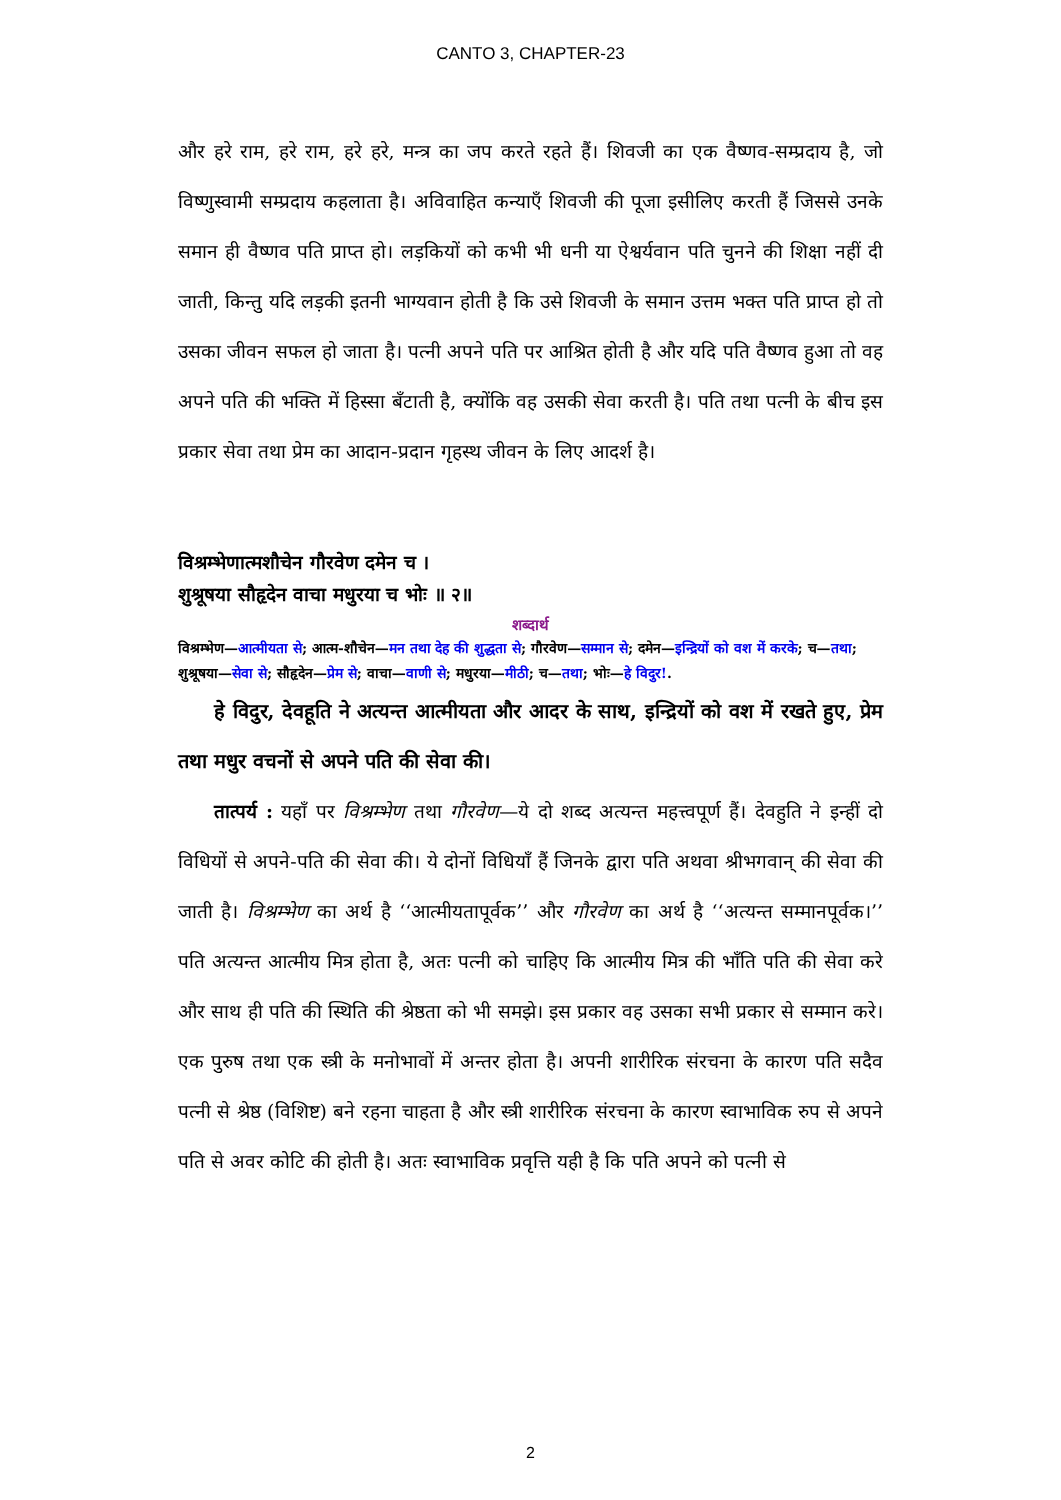CANTO 3, CHAPTER-23
और हरे राम, हरे राम, हरे हरे, मन्त्र का जप करते रहते हैं। शिवजी का एक वैष्णव-सम्प्रदाय है, जो विष्णुस्वामी सम्प्रदाय कहलाता है। अविवाहित कन्याएँ शिवजी की पूजा इसीलिए करती हैं जिससे उनके समान ही वैष्णव पति प्राप्त हो। लड़कियों को कभी भी धनी या ऐश्वर्यवान पति चुनने की शिक्षा नहीं दी जाती, किन्तु यदि लड़की इतनी भाग्यवान होती है कि उसे शिवजी के समान उत्तम भक्त पति प्राप्त हो तो उसका जीवन सफल हो जाता है। पत्नी अपने पति पर आश्रित होती है और यदि पति वैष्णव हुआ तो वह अपने पति की भक्ति में हिस्सा बँटाती है, क्योंकि वह उसकी सेवा करती है। पति तथा पत्नी के बीच इस प्रकार सेवा तथा प्रेम का आदान-प्रदान गृहस्थ जीवन के लिए आदर्श है।
विश्रम्भेणात्मशौचेन गौरवेण दमेन च ।
शुश्रूषया सौहृदेन वाचा मधुरया च भोः ॥ २॥
शब्दार्थ
विश्रम्भेण—आत्मीयता से; आत्म-शौचेन—मन तथा देह की शुद्धता से; गौरवेण—सम्मान से; दमेन—इन्द्रियों को वश में करके; च—तथा; शुश्रूषया—सेवा से; सौहृदेन—प्रेम से; वाचा—वाणी से; मधुरया—मीठी; च—तथा; भोः—हे विदुर!.
हे विदुर, देवहूति ने अत्यन्त आत्मीयता और आदर के साथ, इन्द्रियों को वश में रखते हुए, प्रेम तथा मधुर वचनों से अपने पति की सेवा की।
तात्पर्य : यहाँ पर विश्रम्भेण तथा गौरवेण—ये दो शब्द अत्यन्त महत्त्वपूर्ण हैं। देवहुति ने इन्हीं दो विधियों से अपने-पति की सेवा की। ये दोनों विधियाँ हैं जिनके द्वारा पति अथवा श्रीभगवान् की सेवा की जाती है। विश्रम्भेण का अर्थ है ‘‘आत्मीयतापूर्वक’’ और गौरवेण का अर्थ है ‘‘अत्यन्त सम्मानपूर्वक।’’ पति अत्यन्त आत्मीय मित्र होता है, अतः पत्नी को चाहिए कि आत्मीय मित्र की भाँति पति की सेवा करे और साथ ही पति की स्थिति की श्रेष्ठता को भी समझे। इस प्रकार वह उसका सभी प्रकार से सम्मान करे। एक पुरुष तथा एक स्त्री के मनोभावों में अन्तर होता है। अपनी शारीरिक संरचना के कारण पति सदैव पत्नी से श्रेष्ठ (विशिष्ट) बने रहना चाहता है और स्त्री शारीरिक संरचना के कारण स्वाभाविक रुप से अपने पति से अवर कोटि की होती है। अतः स्वाभाविक प्रवृत्ति यही है कि पति अपने को पत्नी से
2